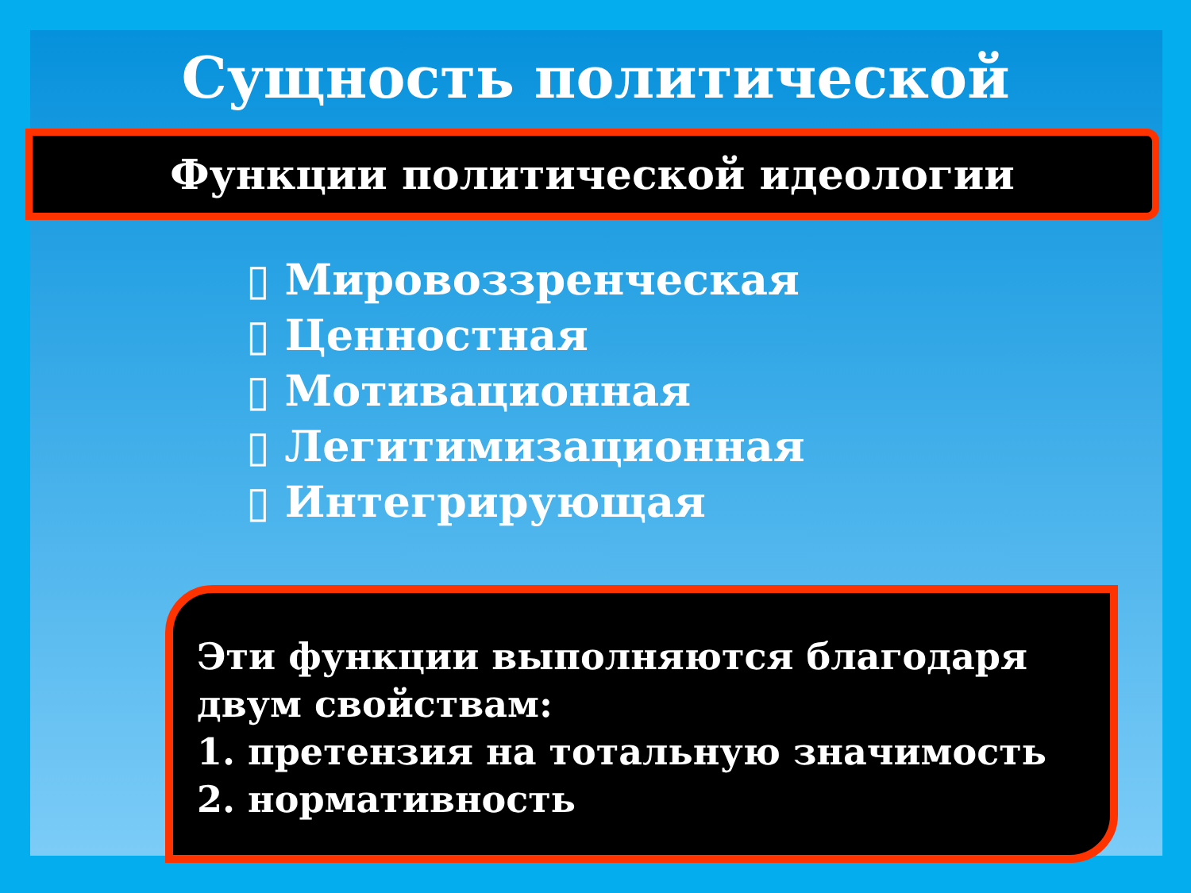Сущность политической
Функции политической идеологии
▯ Мировоззренческая
▯ Ценностная
▯ Мотивационная
▯ Легитимизационная
▯ Интегрирующая
Эти функции выполняются благодаря двум свойствам:
1. претензия на тотальную значимость
2. нормативность